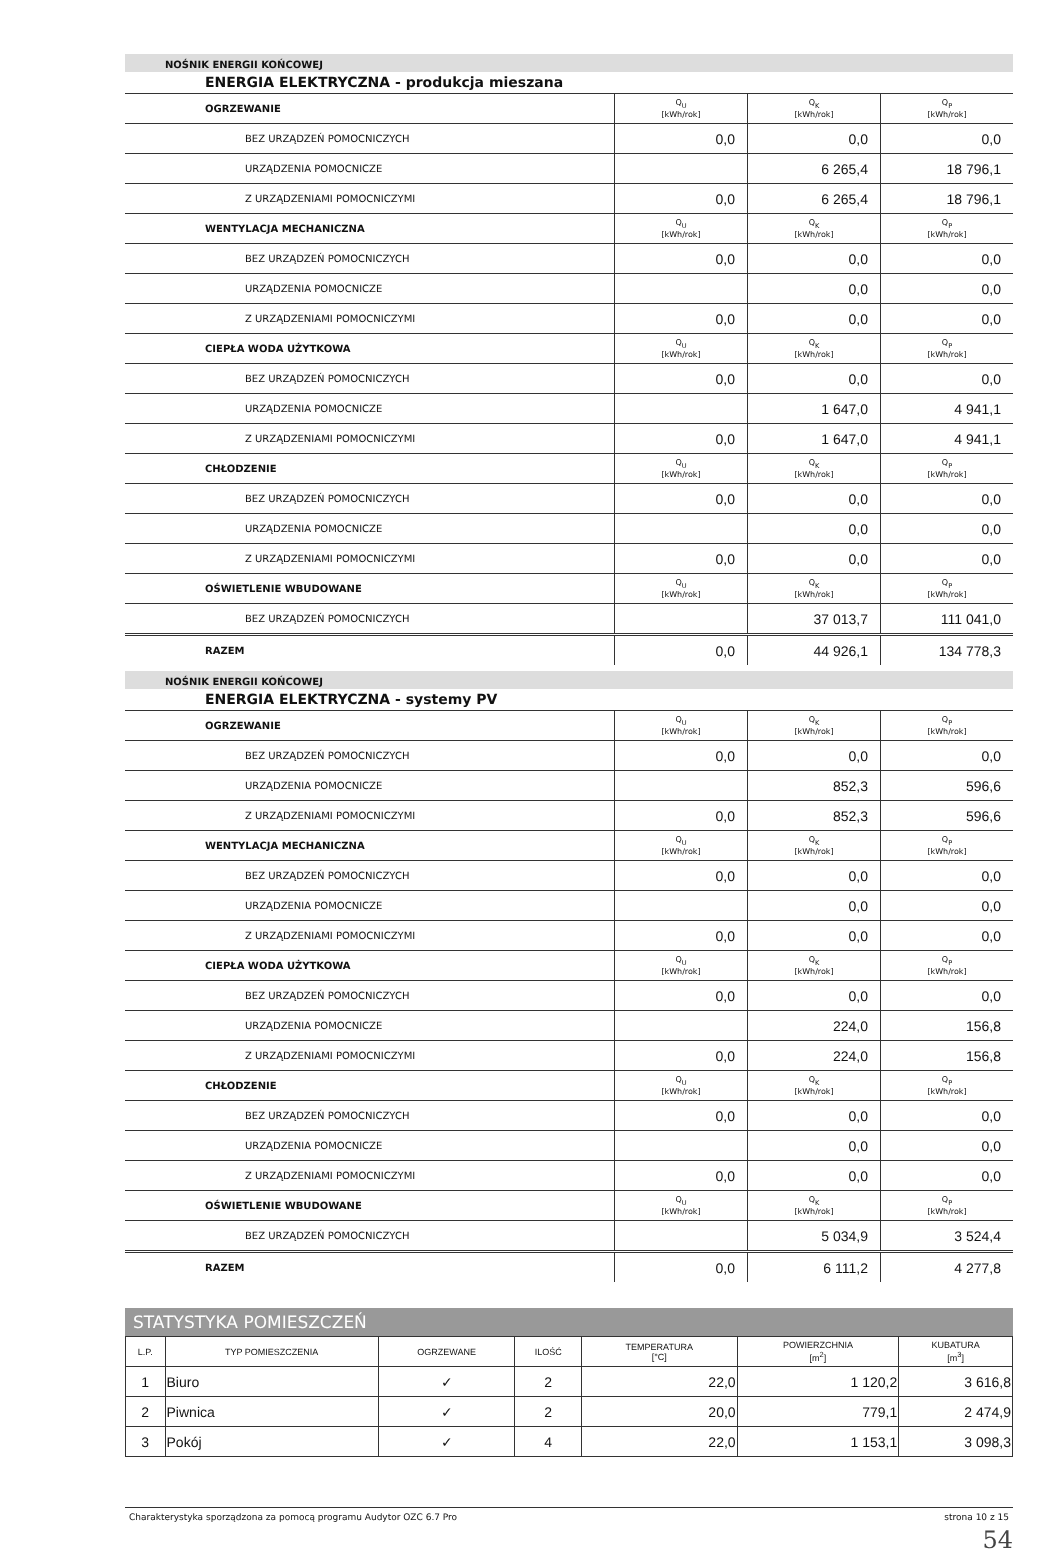NOŚNIK ENERGII KOŃCOWEJ
ENERGIA ELEKTRYCZNA - produkcja mieszana
| OGRZEWANIE | Q<sub>U</sub> [kWh/rok] | Q<sub>K</sub> [kWh/rok] | Q<sub>P</sub> [kWh/rok] |
| BEZ URZĄDZEŃ POMOCNICZYCH | 0,0 | 0,0 | 0,0 |
| URZĄDZENIA POMOCNICZE | | 6 265,4 | 18 796,1 |
| Z URZĄDZENIAMI POMOCNICZYMI | 0,0 | 6 265,4 | 18 796,1 |
| WENTYLACJA MECHANICZNA | Q<sub>U</sub> [kWh/rok] | Q<sub>K</sub> [kWh/rok] | Q<sub>P</sub> [kWh/rok] |
| BEZ URZĄDZEŃ POMOCNICZYCH | 0,0 | 0,0 | 0,0 |
| URZĄDZENIA POMOCNICZE | | 0,0 | 0,0 |
| Z URZĄDZENIAMI POMOCNICZYMI | 0,0 | 0,0 | 0,0 |
| CIEPŁA WODA UŻYTKOWA | Q<sub>U</sub> [kWh/rok] | Q<sub>K</sub> [kWh/rok] | Q<sub>P</sub> [kWh/rok] |
| BEZ URZĄDZEŃ POMOCNICZYCH | 0,0 | 0,0 | 0,0 |
| URZĄDZENIA POMOCNICZE | | 1 647,0 | 4 941,1 |
| Z URZĄDZENIAMI POMOCNICZYMI | 0,0 | 1 647,0 | 4 941,1 |
| CHŁODZENIE | Q<sub>U</sub> [kWh/rok] | Q<sub>K</sub> [kWh/rok] | Q<sub>P</sub> [kWh/rok] |
| BEZ URZĄDZEŃ POMOCNICZYCH | 0,0 | 0,0 | 0,0 |
| URZĄDZENIA POMOCNICZE | | 0,0 | 0,0 |
| Z URZĄDZENIAMI POMOCNICZYMI | 0,0 | 0,0 | 0,0 |
| OŚWIETLENIE WBUDOWANE | Q<sub>U</sub> [kWh/rok] | Q<sub>K</sub> [kWh/rok] | Q<sub>P</sub> [kWh/rok] |
| BEZ URZĄDZEŃ POMOCNICZYCH | | 37 013,7 | 111 041,0 |
| RAZEM | 0,0 | 44 926,1 | 134 778,3 |
NOŚNIK ENERGII KOŃCOWEJ
ENERGIA ELEKTRYCZNA - systemy PV
| OGRZEWANIE | Q<sub>U</sub> [kWh/rok] | Q<sub>K</sub> [kWh/rok] | Q<sub>P</sub> [kWh/rok] |
| BEZ URZĄDZEŃ POMOCNICZYCH | 0,0 | 0,0 | 0,0 |
| URZĄDZENIA POMOCNICZE | | 852,3 | 596,6 |
| Z URZĄDZENIAMI POMOCNICZYMI | 0,0 | 852,3 | 596,6 |
| WENTYLACJA MECHANICZNA | Q<sub>U</sub> [kWh/rok] | Q<sub>K</sub> [kWh/rok] | Q<sub>P</sub> [kWh/rok] |
| BEZ URZĄDZEŃ POMOCNICZYCH | 0,0 | 0,0 | 0,0 |
| URZĄDZENIA POMOCNICZE | | 0,0 | 0,0 |
| Z URZĄDZENIAMI POMOCNICZYMI | 0,0 | 0,0 | 0,0 |
| CIEPŁA WODA UŻYTKOWA | Q<sub>U</sub> [kWh/rok] | Q<sub>K</sub> [kWh/rok] | Q<sub>P</sub> [kWh/rok] |
| BEZ URZĄDZEŃ POMOCNICZYCH | 0,0 | 0,0 | 0,0 |
| URZĄDZENIA POMOCNICZE | | 224,0 | 156,8 |
| Z URZĄDZENIAMI POMOCNICZYMI | 0,0 | 224,0 | 156,8 |
| CHŁODZENIE | Q<sub>U</sub> [kWh/rok] | Q<sub>K</sub> [kWh/rok] | Q<sub>P</sub> [kWh/rok] |
| BEZ URZĄDZEŃ POMOCNICZYCH | 0,0 | 0,0 | 0,0 |
| URZĄDZENIA POMOCNICZE | | 0,0 | 0,0 |
| Z URZĄDZENIAMI POMOCNICZYMI | 0,0 | 0,0 | 0,0 |
| OŚWIETLENIE WBUDOWANE | Q<sub>U</sub> [kWh/rok] | Q<sub>K</sub> [kWh/rok] | Q<sub>P</sub> [kWh/rok] |
| BEZ URZĄDZEŃ POMOCNICZYCH | | 5 034,9 | 3 524,4 |
| RAZEM | 0,0 | 6 111,2 | 4 277,8 |
STATYSTYKA POMIESZCZEŃ
| L.P. | TYP POMIESZCZENIA | OGRZEWANE | ILOŚĆ | TEMPERATURA [°C] | POWIERZCHNIA [m<sup>2</sup>] | KUBATURA [m<sup>3</sup>] |
| --- | --- | --- | --- | --- | --- | --- |
| 1 | Biuro | ✓ | 2 | 22,0 | 1 120,2 | 3 616,8 |
| 2 | Piwnica | ✓ | 2 | 20,0 | 779,1 | 2 474,9 |
| 3 | Pokój | ✓ | 4 | 22,0 | 1 153,1 | 3 098,3 |
Charakterystyka sporządzona za pomocą programu Audytor OZC 6.7 Pro strona 10 z 15
54